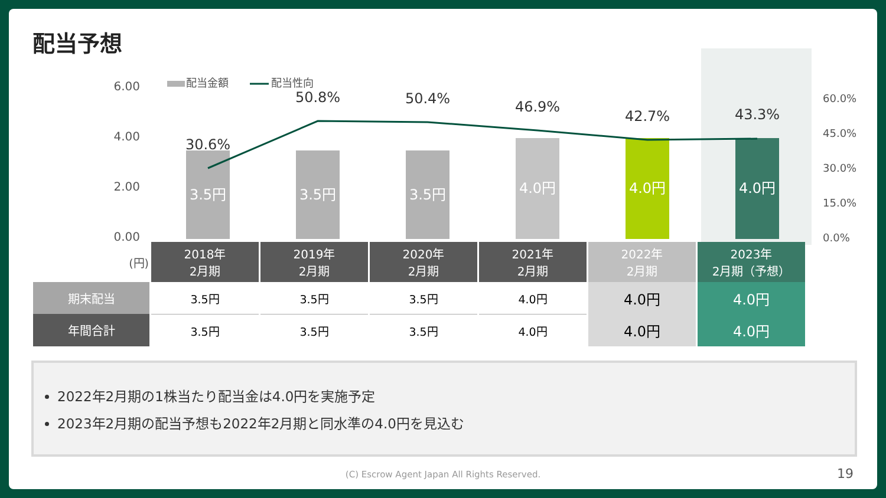配当予想
6.00
4.00
2.00
0.00
60.0%
45.0%
30.0%
15.0%
0.0%
配当金額
配当性向
3.5円
3.5円
3.5円
4.0円
4.0円
4.0円
30.6%
50.8%
50.4%
46.9%
42.7%
43.3%
| (円) | 2018年 2月期 | 2019年 2月期 | 2020年 2月期 | 2021年 2月期 | 2022年 2月期 | 2023年 2月期（予想） |
| 期末配当 | 3.5円 | 3.5円 | 3.5円 | 4.0円 | 4.0円 | 4.0円 |
| 年間合計 | 3.5円 | 3.5円 | 3.5円 | 4.0円 | 4.0円 | 4.0円 |
2022年2月期の1株当たり配当金は4.0円を実施予定
2023年2月期の配当予想も2022年2月期と同水準の4.0円を見込む
(C) Escrow Agent Japan All Rights Reserved. 19